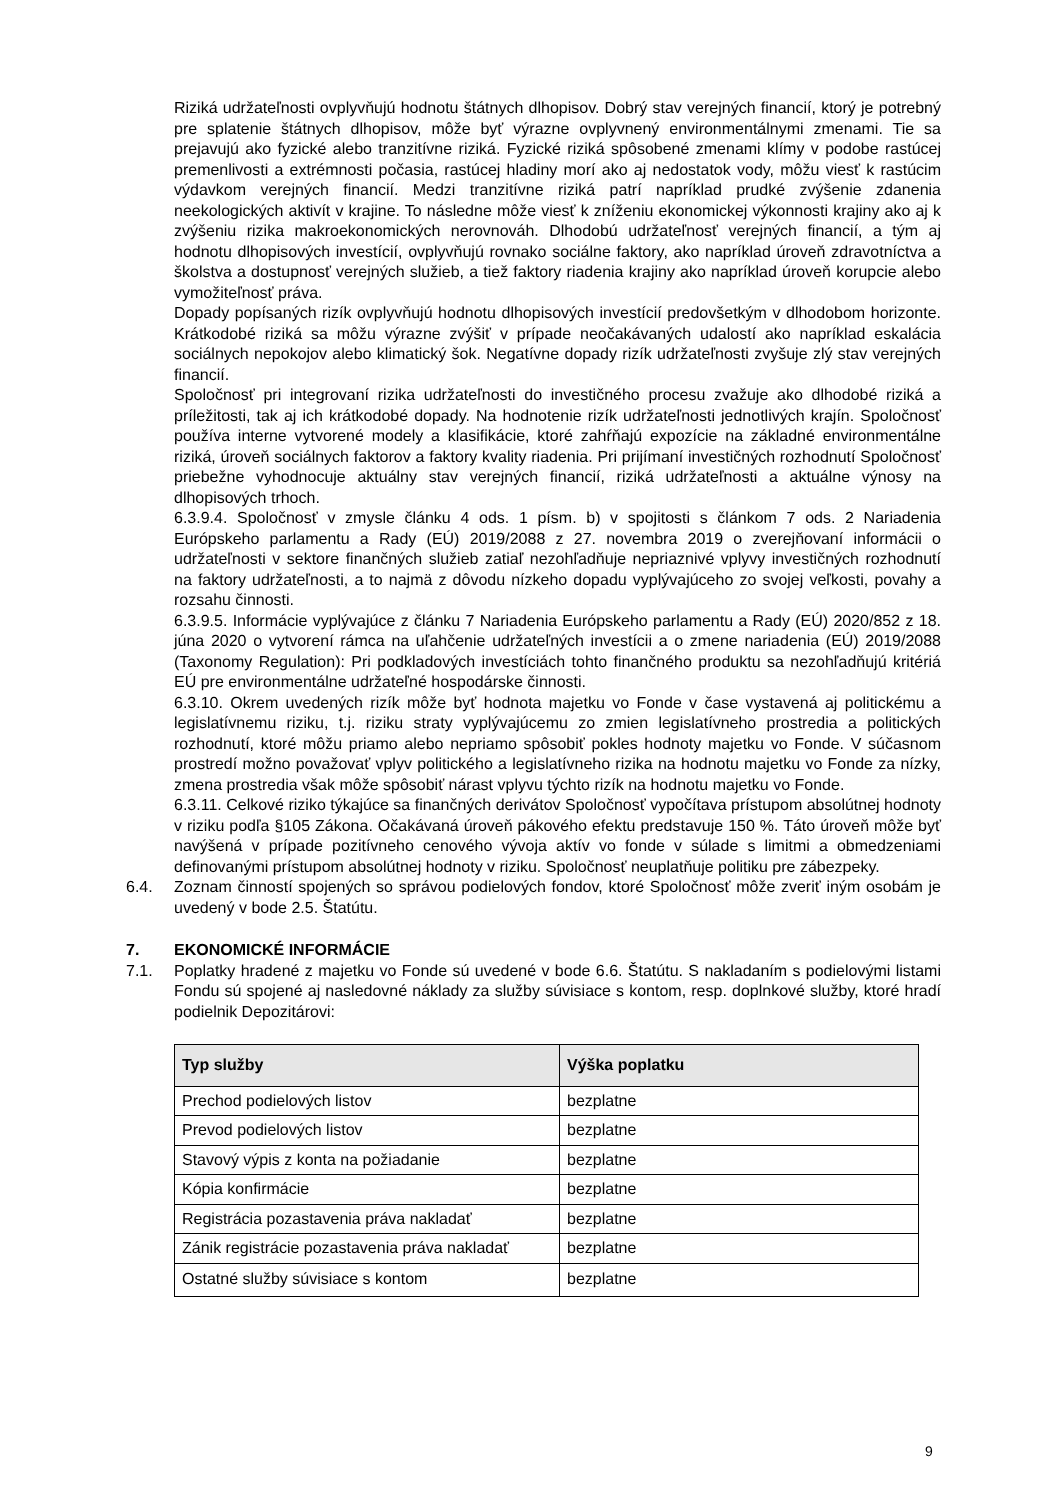Riziká udržateľnosti ovplyvňujú hodnotu štátnych dlhopisov. Dobrý stav verejných financií, ktorý je potrebný pre splatenie štátnych dlhopisov, môže byť výrazne ovplyvnený environmentálnymi zmenami. Tie sa prejavujú ako fyzické alebo tranzitívne riziká. Fyzické riziká spôsobené zmenami klímy v podobe rastúcej premenlivosti a extrémnosti počasia, rastúcej hladiny morí ako aj nedostatok vody, môžu viesť k rastúcim výdavkom verejných financií. Medzi tranzitívne riziká patrí napríklad prudké zvýšenie zdanenia neekologických aktivít v krajine. To následne môže viesť k zníženiu ekonomickej výkonnosti krajiny ako aj k zvýšeniu rizika makroekonomických nerovnováh. Dlhodobú udržateľnosť verejných financií, a tým aj hodnotu dlhopisových investícií, ovplyvňujú rovnako sociálne faktory, ako napríklad úroveň zdravotníctva a školstva a dostupnosť verejných služieb, a tiež faktory riadenia krajiny ako napríklad úroveň korupcie alebo vymožiteľnosť práva.
Dopady popísaných rizík ovplyvňujú hodnotu dlhopisových investícií predovšetkým v dlhodobom horizonte. Krátkodobé riziká sa môžu výrazne zvýšiť v prípade neočakávaných udalostí ako napríklad eskalácia sociálnych nepokojov alebo klimatický šok. Negatívne dopady rizík udržateľnosti zvyšuje zlý stav verejných financií.
Spoločnosť pri integrovaní rizika udržateľnosti do investičného procesu zvažuje ako dlhodobé riziká a príležitosti, tak aj ich krátkodobé dopady. Na hodnotenie rizík udržateľnosti jednotlivých krajín. Spoločnosť používa interne vytvorené modely a klasifikácie, ktoré zahŕňajú expozície na základné environmentálne riziká, úroveň sociálnych faktorov a faktory kvality riadenia. Pri prijímaní investičných rozhodnutí Spoločnosť priebežne vyhodnocuje aktuálny stav verejných financií, riziká udržateľnosti a aktuálne výnosy na dlhopisových trhoch.
6.3.9.4. Spoločnosť v zmysle článku 4 ods. 1 písm. b) v spojitosti s článkom 7 ods. 2 Nariadenia Európskeho parlamentu a Rady (EÚ) 2019/2088 z 27. novembra 2019 o zverejňovaní informácii o udržateľnosti v sektore finančných služieb zatiaľ nezohľadňuje nepriaznivé vplyvy investičných rozhodnutí na faktory udržateľnosti, a to najmä z dôvodu nízkeho dopadu vyplývajúceho zo svojej veľkosti, povahy a rozsahu činnosti.
6.3.9.5. Informácie vyplývajúce z článku 7 Nariadenia Európskeho parlamentu a Rady (EÚ) 2020/852 z 18. júna 2020 o vytvorení rámca na uľahčenie udržateľných investícii a o zmene nariadenia (EÚ) 2019/2088 (Taxonomy Regulation): Pri podkladových investíciách tohto finančného produktu sa nezohľadňujú kritériá EÚ pre environmentálne udržateľné hospodárske činnosti.
6.3.10. Okrem uvedených rizík môže byť hodnota majetku vo Fonde v čase vystavená aj politickému a legislatívnemu riziku, t.j. riziku straty vyplývajúcemu zo zmien legislatívneho prostredia a politických rozhodnutí, ktoré môžu priamo alebo nepriamo spôsobiť pokles hodnoty majetku vo Fonde. V súčasnom prostredí možno považovať vplyv politického a legislatívneho rizika na hodnotu majetku vo Fonde za nízky, zmena prostredia však môže spôsobiť nárast vplyvu týchto rizík na hodnotu majetku vo Fonde.
6.3.11. Celkové riziko týkajúce sa finančných derivátov Spoločnosť vypočítava prístupom absolútnej hodnoty v riziku podľa §105 Zákona. Očakávaná úroveň pákového efektu predstavuje 150 %. Táto úroveň môže byť navýšená v prípade pozitívneho cenového vývoja aktív vo fonde v súlade s limitmi a obmedzeniami definovanými prístupom absolútnej hodnoty v riziku. Spoločnosť neuplatňuje politiku pre zábezpeky.
6.4. Zoznam činností spojených so správou podielových fondov, ktoré Spoločnosť môže zveriť iným osobám je uvedený v bode 2.5. Štatútu.
7. EKONOMICKÉ INFORMÁCIE
7.1. Poplatky hradené z majetku vo Fonde sú uvedené v bode 6.6. Štatútu. S nakladaním s podielovými listami Fondu sú spojené aj nasledovné náklady za služby súvisiace s kontom, resp. doplnkové služby, ktoré hradí podielnik Depozitárovi:
| Typ služby | Výška poplatku |
| --- | --- |
| Prechod podielových listov | bezplatne |
| Prevod podielových listov | bezplatne |
| Stavový výpis z konta na požiadanie | bezplatne |
| Kópia konfirmácie | bezplatne |
| Registrácia pozastavenia práva nakladať | bezplatne |
| Zánik registrácie pozastavenia práva nakladať | bezplatne |
| Ostatné služby súvisiace s kontom | bezplatne |
9